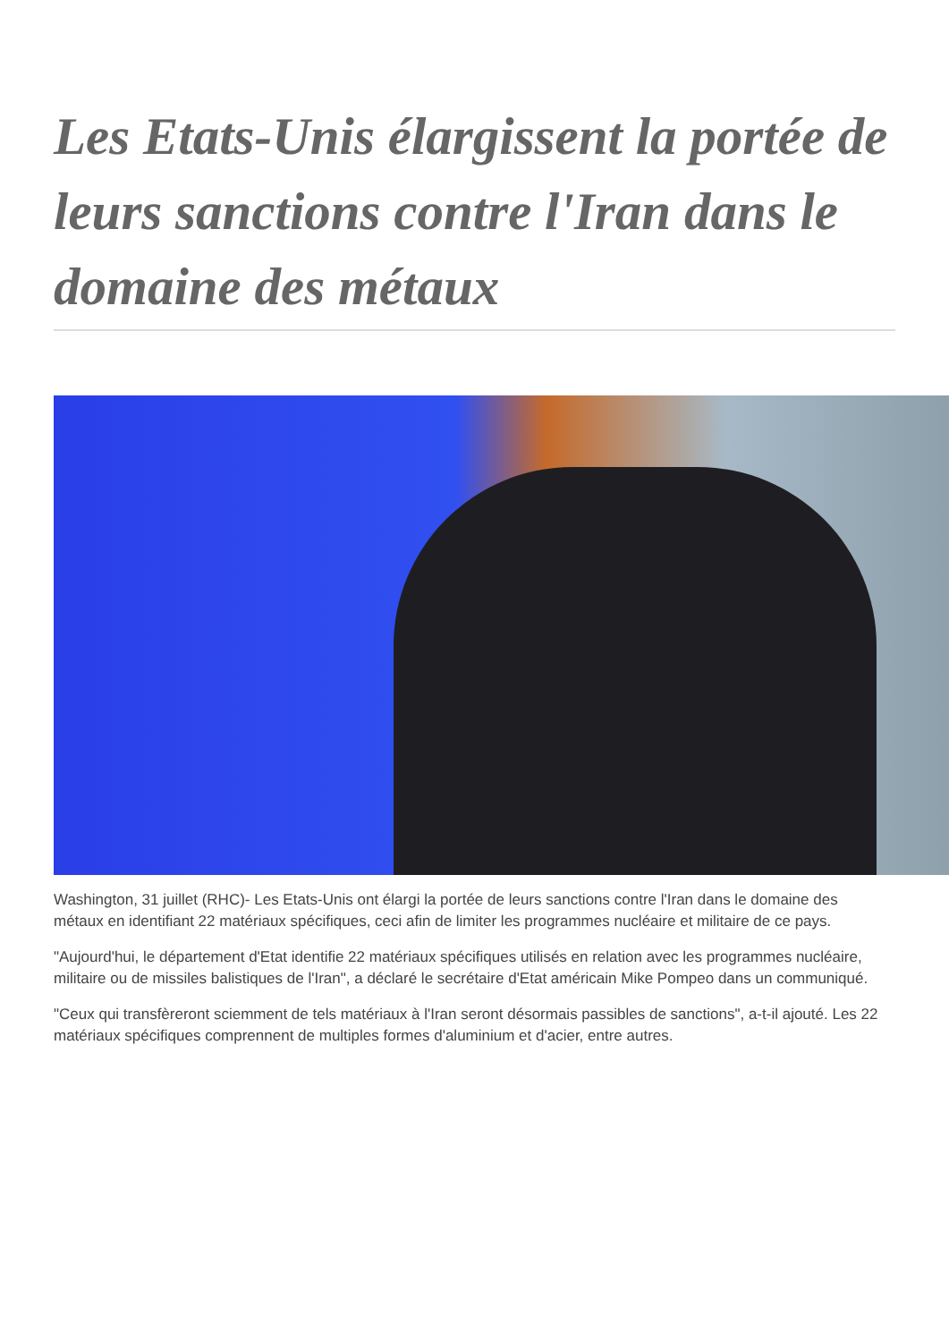Les Etats-Unis élargissent la portée de leurs sanctions contre l'Iran dans le domaine des métaux
Washington, 31 juillet (RHC)- Les Etats-Unis ont élargi la portée de leurs sanctions contre l'Iran dans le domaine des métaux en identifiant 22 matériaux spécifiques, ceci afin de limiter les programmes nucléaire et militaire de ce pays.
"Aujourd'hui, le département d'Etat identifie 22 matériaux spécifiques utilisés en relation avec les programmes nucléaire, militaire ou de missiles balistiques de l'Iran", a déclaré le secrétaire d'Etat américain Mike Pompeo dans un communiqué.
"Ceux qui transfèreront sciemment de tels matériaux à l'Iran seront désormais passibles de sanctions", a-t-il ajouté. Les 22 matériaux spécifiques comprennent de multiples formes d'aluminium et d'acier, entre autres.